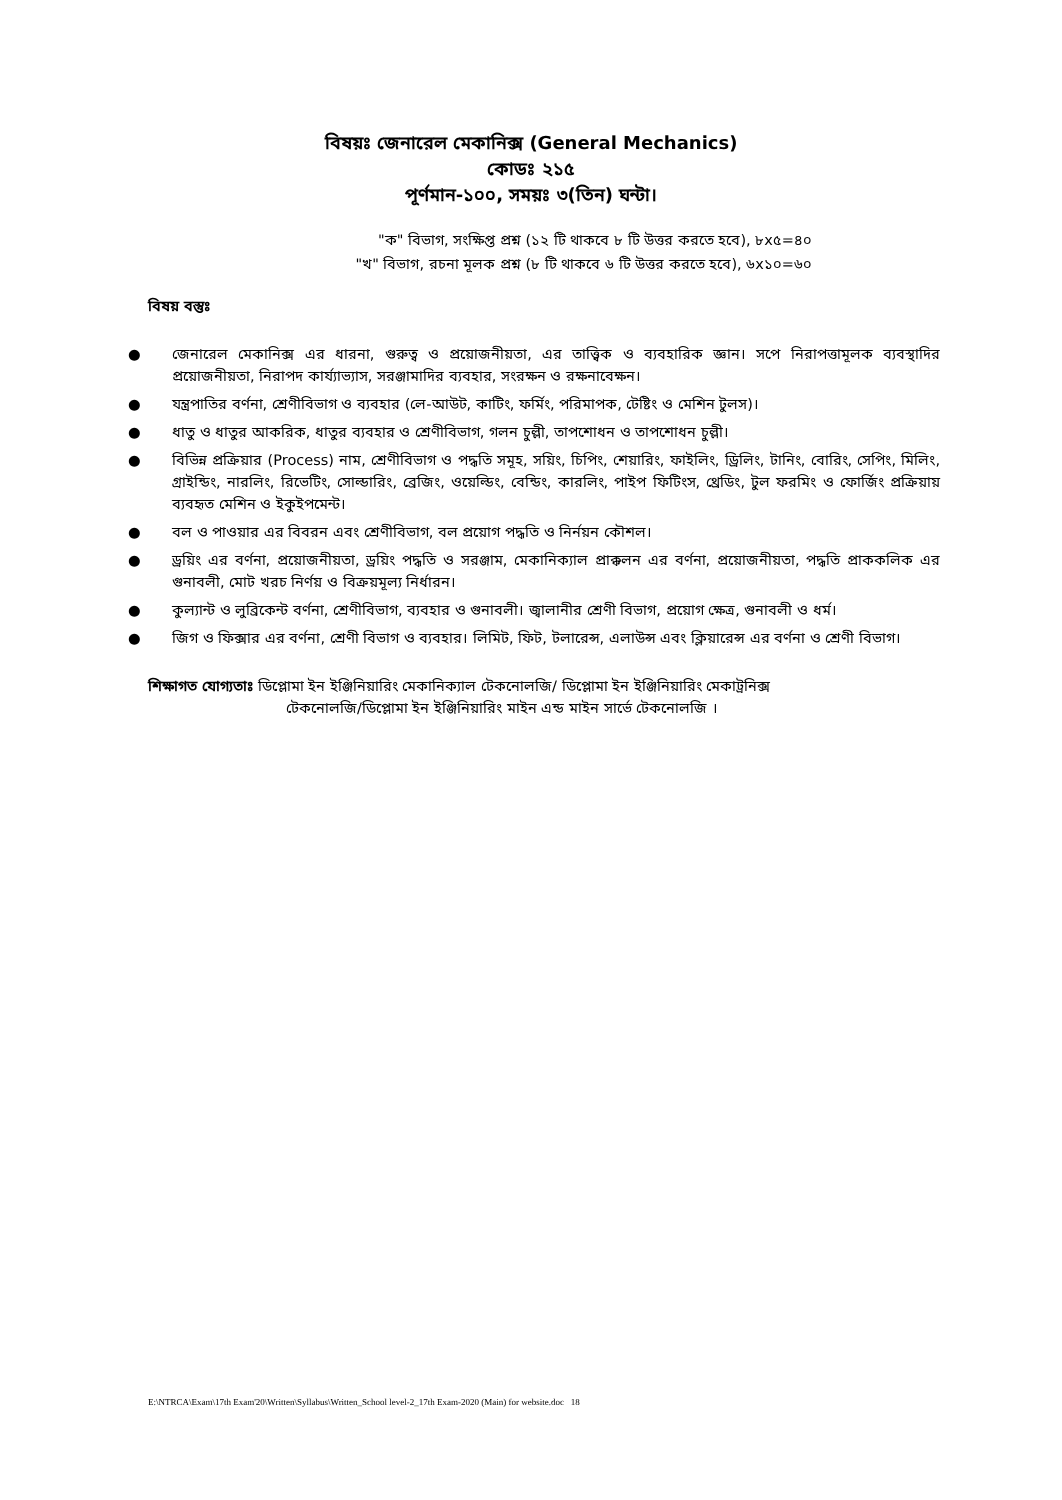বিষয়ঃ জেনারেল মেকানিক্স (General Mechanics)
কোডঃ ২১৫
পূর্ণমান-১০০, সময়ঃ ৩(তিন) ঘন্টা।
"ক" বিভাগ, সংক্ষিপ্ত প্রশ্ন (১২ টি থাকবে ৮ টি উত্তর করতে হবে), ৮x৫=৪০
"খ" বিভাগ, রচনা মূলক প্রশ্ন (৮ টি থাকবে ৬ টি উত্তর করতে হবে), ৬x১০=৬০
বিষয় বস্তুঃ
● জেনারেল মেকানিক্স এর ধারনা, গুরুত্ব ও প্রয়োজনীয়তা, এর তাত্ত্বিক ও ব্যবহারিক জ্ঞান। সপে নিরাপত্তামূলক ব্যবস্থাদির প্রয়োজনীয়তা, নিরাপদ কার্য্যাভ্যাস, সরঞ্জামাদির ব্যবহার, সংরক্ষন ও রক্ষনাবেক্ষন।
● যন্ত্রপাতির বর্ণনা, শ্রেণীবিভাগ ও ব্যবহার (লে-আউট, কাটিং, ফর্মিং, পরিমাপক, টেষ্টিং ও মেশিন টুলস)।
● ধাতু ও ধাতুর আকরিক, ধাতুর ব্যবহার ও শ্রেণীবিভাগ, গলন চুল্লী, তাপশোধন ও তাপশোধন চুল্লী।
● বিভিন্ন প্রক্রিয়ার (Process) নাম, শ্রেণীবিভাগ ও পদ্ধতি সমূহ, সয়িং, চিপিং, শেয়ারিং, ফাইলিং, ড্রিলিং, টানিং, বোরিং, সেপিং, মিলিং, গ্রাইন্ডিং, নারলিং, রিভেটিং, সোল্ডারিং, ব্রেজিং, ওয়েল্ডিং, বেন্ডিং, কারলিং, পাইপ ফিটিংস, থ্রেডিং, টুল ফরমিং ও ফোর্জিং প্রক্রিয়ায় ব্যবহৃত মেশিন ও ইকুইপমেন্ট।
● বল ও পাওয়ার এর বিবরন এবং শ্রেণীবিভাগ, বল প্রয়োগ পদ্ধতি ও নির্নয়ন কৌশল।
● ড্রয়িং এর বর্ণনা, প্রয়োজনীয়তা, ড্রয়িং পদ্ধতি ও সরঞ্জাম, মেকানিক্যাল প্রাক্কলন এর বর্ণনা, প্রয়োজনীয়তা, পদ্ধতি প্রাককলিক এর গুনাবলী, মোট খরচ নির্ণয় ও বিক্রয়মূল্য নির্ধারন।
● কুল্যান্ট ও লুব্রিকেন্ট বর্ণনা, শ্রেণীবিভাগ, ব্যবহার ও গুনাবলী। জ্বালানীর শ্রেণী বিভাগ, প্রয়োগ ক্ষেত্র, গুনাবলী ও ধর্ম।
● জিগ ও ফিক্সার এর বর্ণনা, শ্রেণী বিভাগ ও ব্যবহার। লিমিট, ফিট, টলারেন্স, এলাউন্স এবং ক্লিয়ারেন্স এর বর্ণনা ও শ্রেণী বিভাগ।
শিক্ষাগত যোগ্যতাঃ ডিপ্লোমা ইন ইঞ্জিনিয়ারিং মেকানিক্যাল টেকনোলজি/ ডিপ্লোমা ইন ইঞ্জিনিয়ারিং মেকাট্রনিক্স
টেকনোলজি/ডিপ্লোমা ইন ইঞ্জিনিয়ারিং মাইন এন্ড মাইন সার্ভে টেকনোলজি ।
E:\NTRCA\Exam\17th Exam'20\Written\Syllabus\Written_School level-2_17th Exam-2020 (Main) for website.doc 18